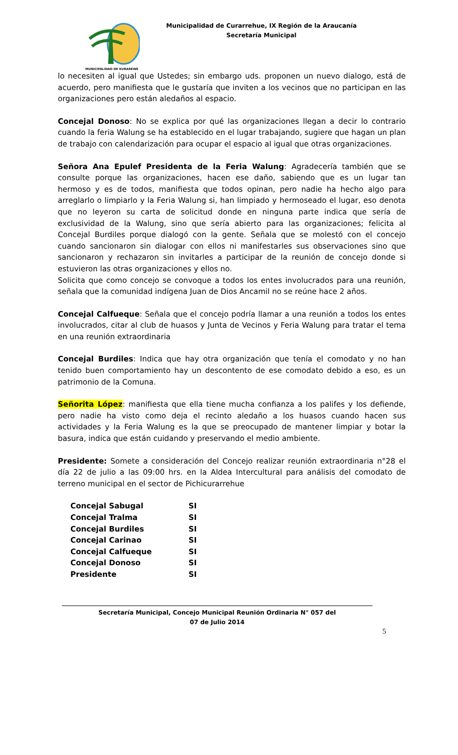MUNICIPALIDAD DE KURAREWE
Municipalidad de Curarrehue, IX Región de la Araucanía
Secretaría Municipal
lo necesiten al igual que Ustedes; sin embargo uds. proponen un nuevo dialogo, está de acuerdo, pero manifiesta que le gustaría que inviten a los vecinos que no participan en las organizaciones pero están aledaños al espacio.
Concejal Donoso: No se explica por qué las organizaciones llegan a decir lo contrario cuando la feria Walung se ha establecido en el lugar trabajando, sugiere que hagan un plan de trabajo con calendarización para ocupar el espacio al igual que otras organizaciones.
Señora Ana Epulef Presidenta de la Feria Walung: Agradecería también que se consulte porque las organizaciones, hacen ese daño, sabiendo que es un lugar tan hermoso y es de todos, manifiesta que todos opinan, pero nadie ha hecho algo para arreglarlo o limpiarlo y la Feria Walung si, han limpiado y hermoseado el lugar, eso denota que no leyeron su carta de solicitud donde en ninguna parte indica que sería de exclusividad de la Walung, sino que sería abierto para las organizaciones; felicita al Concejal Burdiles porque dialogó con la gente. Señala que se molestó con el concejo cuando sancionaron sin dialogar con ellos ni manifestarles sus observaciones sino que sancionaron y rechazaron sin invitarles a participar de la reunión de concejo donde si estuvieron las otras organizaciones y ellos no.
Solicita que como concejo se convoque a todos los entes involucrados para una reunión, señala que la comunidad indígena Juan de Dios Ancamil no se reúne hace 2 años.
Concejal Calfueque: Señala que el concejo podría llamar a una reunión a todos los entes involucrados, citar al club de huasos y Junta de Vecinos y Feria Walung para tratar el tema en una reunión extraordinaria
Concejal Burdiles: Indica que hay otra organización que tenía el comodato y no han tenido buen comportamiento hay un descontento de ese comodato debido a eso, es un patrimonio de la Comuna.
Señorita López: manifiesta que ella tiene mucha confianza a los palifes y los defiende, pero nadie ha visto como deja el recinto aledaño a los huasos cuando hacen sus actividades y la Feria Walung es la que se preocupado de mantener limpiar y botar la basura, indica que están cuidando y preservando el medio ambiente.
Presidente: Somete a consideración del Concejo realizar reunión extraordinaria n°28 el día 22 de julio a las 09:00 hrs. en la Aldea Intercultural para análisis del comodato de terreno municipal en el sector de Pichicurarrehue
| Concejal Sabugal | SI |
| Concejal Tralma | SI |
| Concejal Burdiles | SI |
| Concejal Carinao | SI |
| Concejal Calfueque | SI |
| Concejal Donoso | SI |
| Presidente | SI |
Secretaría Municipal, Concejo Municipal Reunión Ordinaria N° 057 del
07 de Julio 2014
5